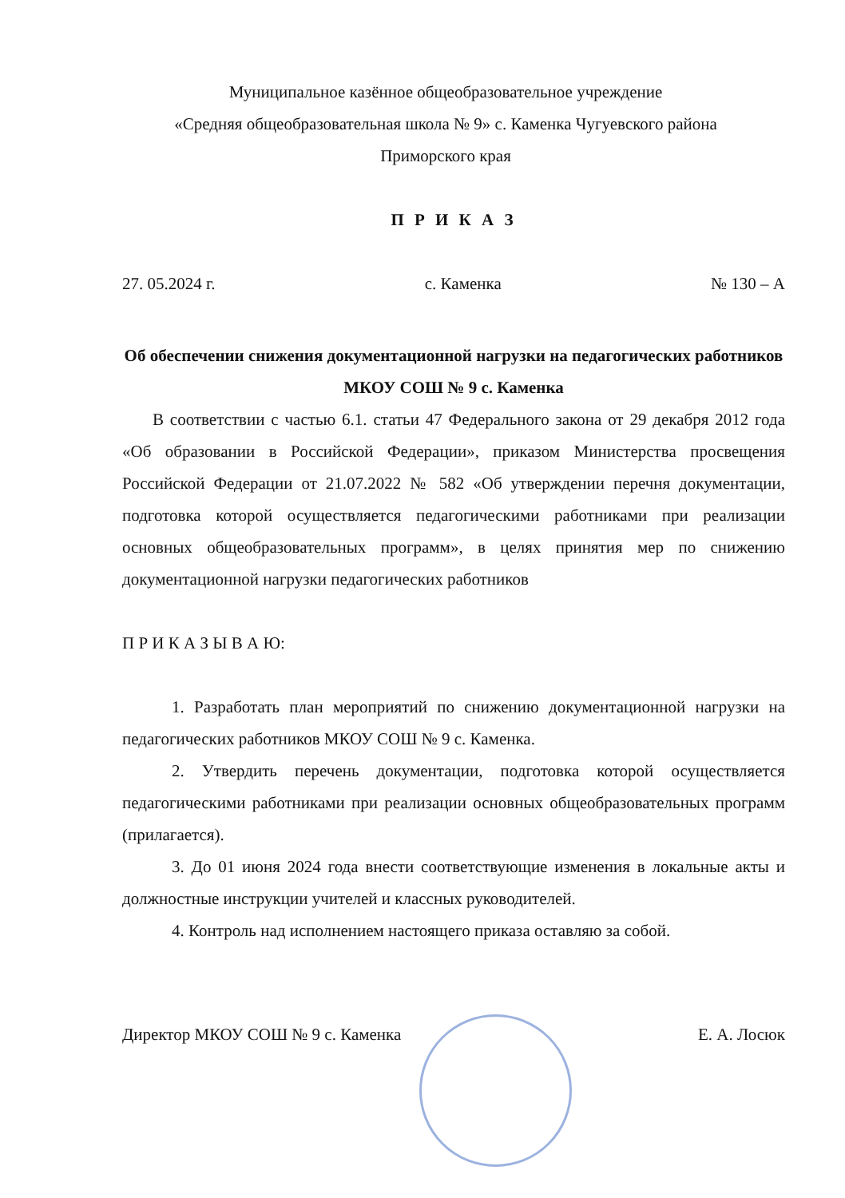Муниципальное казённое общеобразовательное учреждение
«Средняя общеобразовательная школа № 9» с. Каменка Чугуевского района
Приморского края
П Р И К А З
27. 05.2024 г. с. Каменка № 130 – А
Об обеспечении снижения документационной нагрузки на педагогических работников МКОУ СОШ № 9 с. Каменка
В соответствии с частью 6.1. статьи 47 Федерального закона от 29 декабря 2012 года «Об образовании в Российской Федерации», приказом Министерства просвещения Российской Федерации от 21.07.2022 № 582 «Об утверждении перечня документации, подготовка которой осуществляется педагогическими работниками при реализации основных общеобразовательных программ», в целях принятия мер по снижению документационной нагрузки педагогических работников
П Р И К А З Ы В А Ю:
1. Разработать план мероприятий по снижению документационной нагрузки на педагогических работников МКОУ СОШ № 9 с. Каменка.
2. Утвердить перечень документации, подготовка которой осуществляется педагогическими работниками при реализации основных общеобразовательных программ (прилагается).
3. До 01 июня 2024 года внести соответствующие изменения в локальные акты и должностные инструкции учителей и классных руководителей.
4. Контроль над исполнением настоящего приказа оставляю за собой.
Директор МКОУ СОШ № 9 с. Каменка Е. А. Лосюк